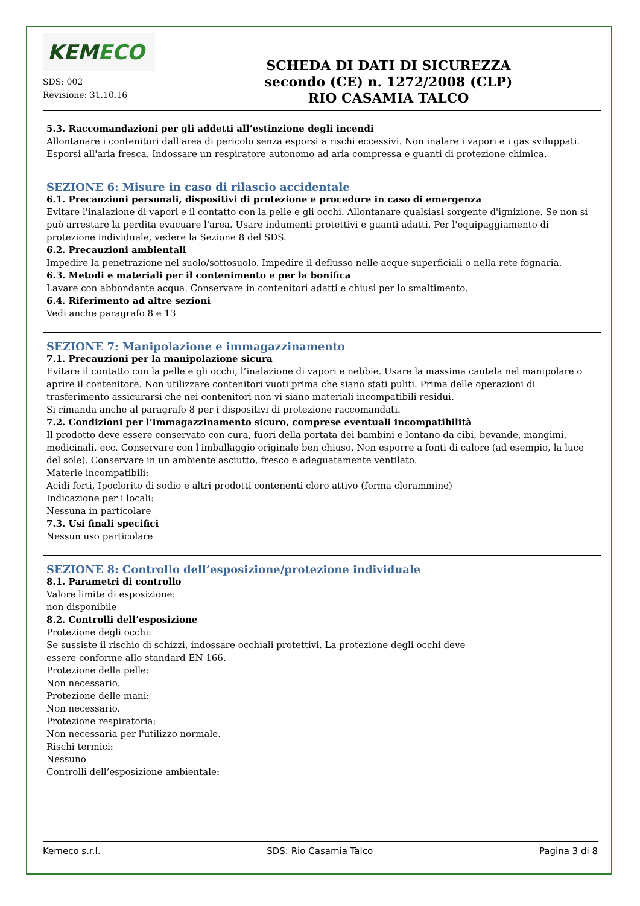KEMECO
SDS: 002
Revisione: 31.10.16
SCHEDA DI DATI DI SICUREZZA
secondo (CE) n. 1272/2008 (CLP)
RIO CASAMIA TALCO
5.3. Raccomandazioni per gli addetti all’estinzione degli incendi
Allontanare i contenitori dall'area di pericolo senza esporsi a rischi eccessivi. Non inalare i vapori e i gas sviluppati. Esporsi all'aria fresca. Indossare un respiratore autonomo ad aria compressa e guanti di protezione chimica.
SEZIONE 6: Misure in caso di rilascio accidentale
6.1. Precauzioni personali, dispositivi di protezione e procedure in caso di emergenza
Evitare l'inalazione di vapori e il contatto con la pelle e gli occhi. Allontanare qualsiasi sorgente d'ignizione. Se non si può arrestare la perdita evacuare l'area. Usare indumenti protettivi e guanti adatti. Per l'equipaggiamento di protezione individuale, vedere la Sezione 8 del SDS.
6.2. Precauzioni ambientali
Impedire la penetrazione nel suolo/sottosuolo. Impedire il deflusso nelle acque superficiali o nella rete fognaria.
6.3. Metodi e materiali per il contenimento e per la bonifica
Lavare con abbondante acqua. Conservare in contenitori adatti e chiusi per lo smaltimento.
6.4. Riferimento ad altre sezioni
Vedi anche paragrafo 8 e 13
SEZIONE 7: Manipolazione e immagazzinamento
7.1. Precauzioni per la manipolazione sicura
Evitare il contatto con la pelle e gli occhi, l’inalazione di vapori e nebbie. Usare la massima cautela nel manipolare o aprire il contenitore. Non utilizzare contenitori vuoti prima che siano stati puliti. Prima delle operazioni di trasferimento assicurarsi che nei contenitori non vi siano materiali incompatibili residui.
Si rimanda anche al paragrafo 8 per i dispositivi di protezione raccomandati.
7.2. Condizioni per l’immagazzinamento sicuro, comprese eventuali incompatibilità
Il prodotto deve essere conservato con cura, fuori della portata dei bambini e lontano da cibi, bevande, mangimi, medicinali, ecc. Conservare con l'imballaggio originale ben chiuso. Non esporre a fonti di calore (ad esempio, la luce del sole). Conservare in un ambiente asciutto, fresco e adeguatamente ventilato.
Materie incompatibili:
Acidi forti, Ipoclorito di sodio e altri prodotti contenenti cloro attivo (forma clorammine)
Indicazione per i locali:
Nessuna in particolare
7.3. Usi finali specifici
Nessun uso particolare
SEZIONE 8: Controllo dell’esposizione/protezione individuale
8.1. Parametri di controllo
Valore limite di esposizione:
non disponibile
8.2. Controlli dell’esposizione
Protezione degli occhi:
Se sussiste il rischio di schizzi, indossare occhiali protettivi. La protezione degli occhi deve
essere conforme allo standard EN 166.
Protezione della pelle:
Non necessario.
Protezione delle mani:
Non necessario.
Protezione respiratoria:
Non necessaria per l'utilizzo normale.
Rischi termici:
Nessuno
Controlli dell’esposizione ambientale:
Kemeco s.r.l. SDS: Rio Casamia Talco Pagina 3 di 8